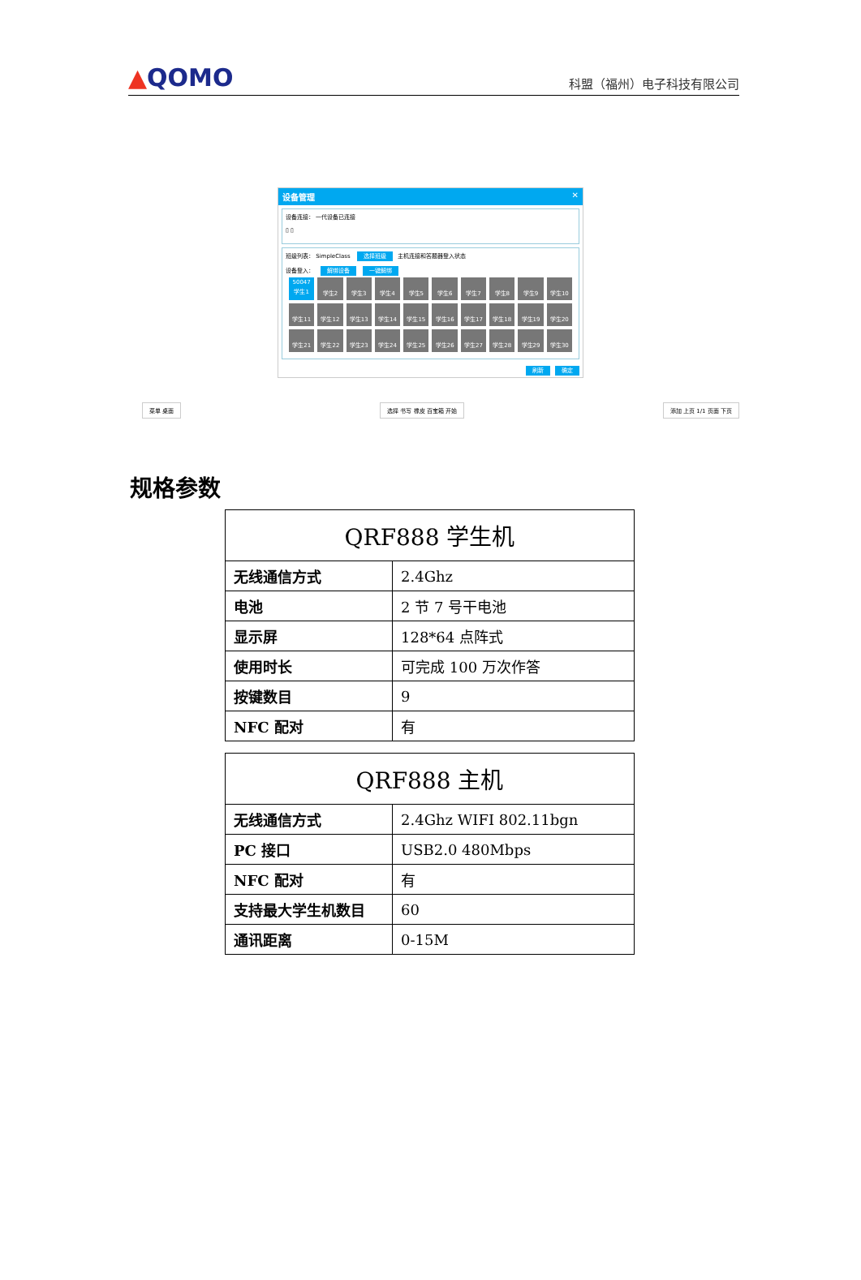▲QOMO
科盟（福州）电子科技有限公司
设备管理 ✕
设备连接： 一代设备已连接
▯ ▯
班级列表： SimpleClass 选择班级 主机连接和答题器登入状态
设备登入： 解绑设备 一键解绑
50047
学生1
学生2
学生3
学生4
学生5
学生6
学生7
学生8
学生9
学生10
学生11
学生12
学生13
学生14
学生15
学生16
学生17
学生18
学生19
学生20
学生21
学生22
学生23
学生24
学生25
学生26
学生27
学生28
学生29
学生30
刷新 确定
菜单 桌面 选择 书写 橡皮 百宝箱 开始 添加 上页 1/1 页面 下页
规格参数
| QRF888 学生机 | |
| --- | --- |
| 无线通信方式 | 2.4Ghz |
| 电池 | 2 节 7 号干电池 |
| 显示屏 | 128*64 点阵式 |
| 使用时长 | 可完成 100 万次作答 |
| 按键数目 | 9 |
| NFC 配对 | 有 |
| QRF888 主机 | |
| --- | --- |
| 无线通信方式 | 2.4Ghz WIFI 802.11bgn |
| PC 接口 | USB2.0 480Mbps |
| NFC 配对 | 有 |
| 支持最大学生机数目 | 60 |
| 通讯距离 | 0-15M |